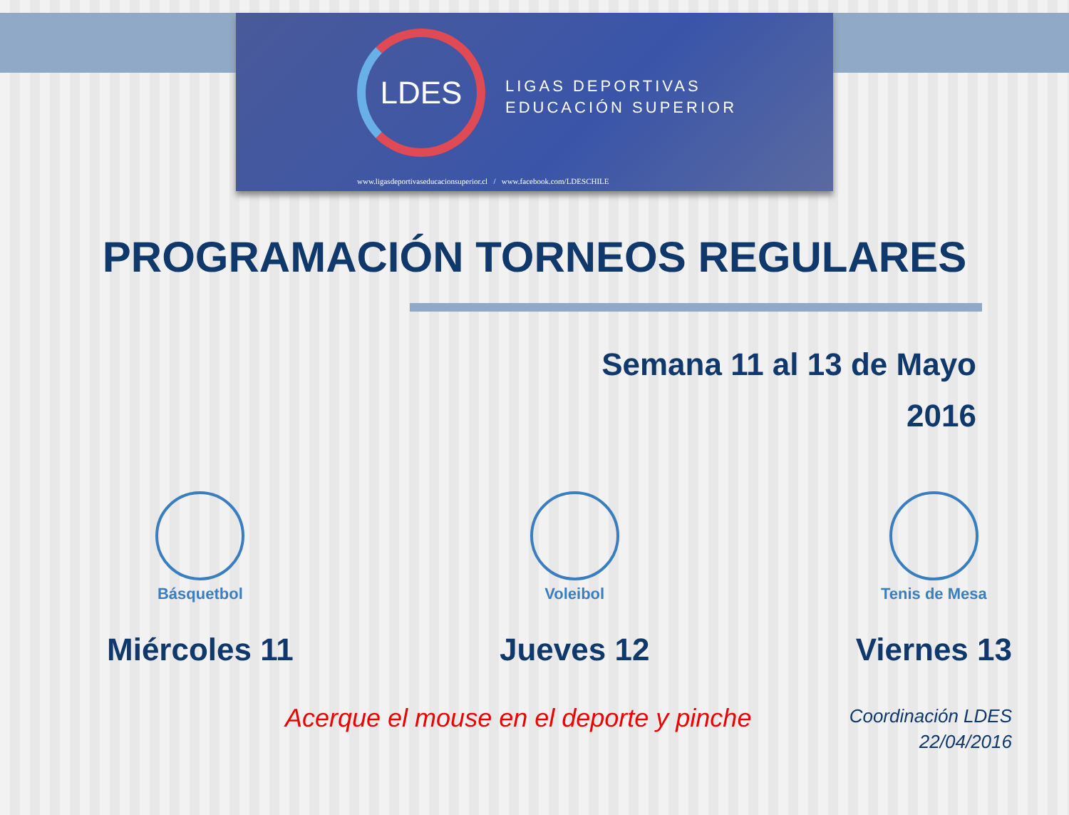LDES
LIGAS DEPORTIVAS
EDUCACIÓN SUPERIOR
www.ligasdeportivaseducacionsuperior.cl / www.facebook.com/LDESCHILE
PROGRAMACIÓN TORNEOS REGULARES
Semana 11 al 13 de Mayo
2016
Básquetbol
Miércoles 11
Voleibol
Jueves 12
Tenis de Mesa
Viernes 13
Acerque el mouse en el deporte y pinche
Coordinación LDES
22/04/2016